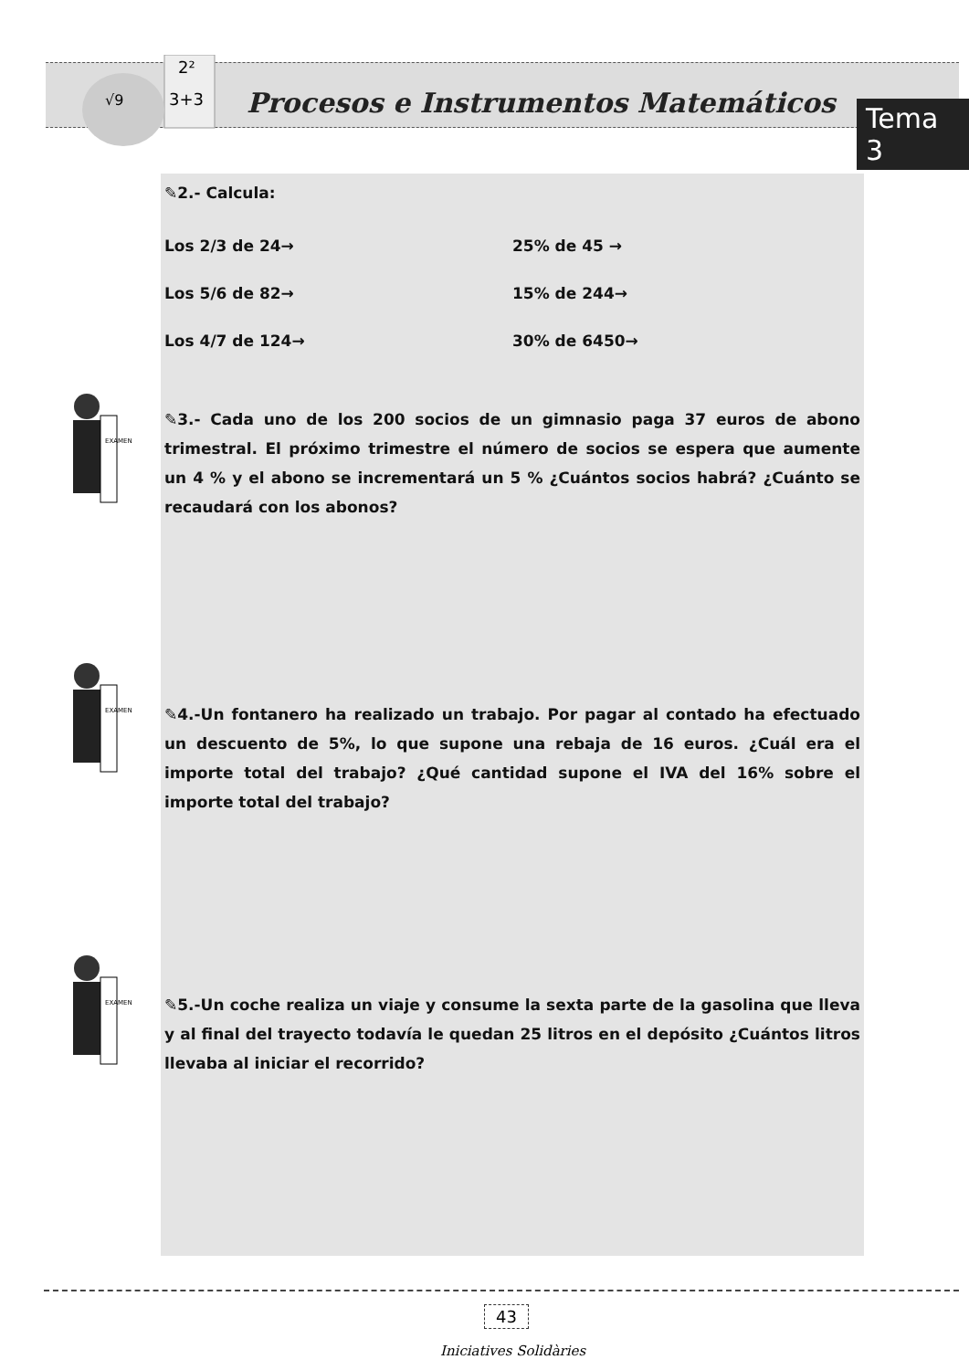2²
3+3
√9
Procesos e Instrumentos Matemáticos
Tema 3
✎2.- Calcula:
Los 2/3 de 24→ 25% de 45 →
Los 5/6 de 82→ 15% de 244→
Los 4/7 de 124→ 30% de 6450→
✎3.- Cada uno de los 200 socios de un gimnasio paga 37 euros de abono trimestral. El próximo trimestre el número de socios se espera que aumente un 4 % y el abono se incrementará un 5 % ¿Cuántos socios habrá? ¿Cuánto se recaudará con los abonos?
✎4.-Un fontanero ha realizado un trabajo. Por pagar al contado ha efectuado un descuento de 5%, lo que supone una rebaja de 16 euros. ¿Cuál era el importe total del trabajo? ¿Qué cantidad supone el IVA del 16% sobre el importe total del trabajo?
✎5.-Un coche realiza un viaje y consume la sexta parte de la gasolina que lleva y al final del trayecto todavía le quedan 25 litros en el depósito ¿Cuántos litros llevaba al iniciar el recorrido?
EXAMEN
EXAMEN
EXAMEN
43
Iniciatives Solidàries